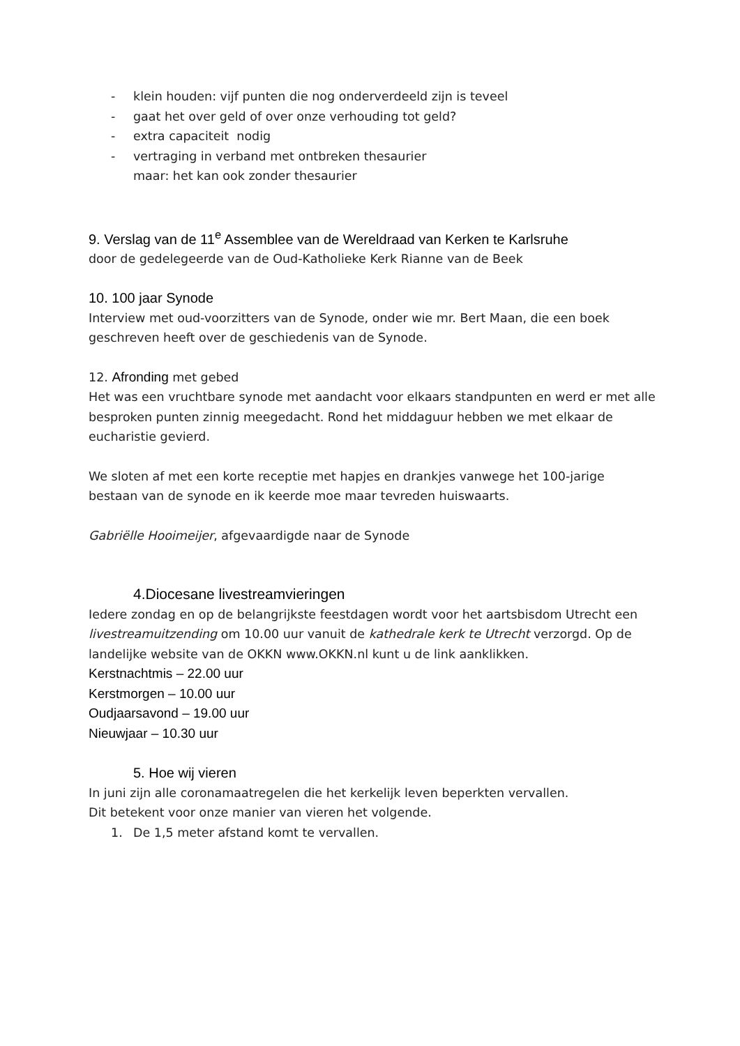- klein houden: vijf punten die nog onderverdeeld zijn is teveel
- gaat het over geld of over onze verhouding tot geld?
- extra capaciteit nodig
- vertraging in verband met ontbreken thesaurier
maar: het kan ook zonder thesaurier
9. Verslag van de 11<sup>e</sup> Assemblee van de Wereldraad van Kerken te Karlsruhe
door de gedelegeerde van de Oud-Katholieke Kerk Rianne van de Beek
10. 100 jaar Synode
Interview met oud-voorzitters van de Synode, onder wie mr. Bert Maan, die een boek geschreven heeft over de geschiedenis van de Synode.
12. Afronding met gebed
Het was een vruchtbare synode met aandacht voor elkaars standpunten en werd er met alle besproken punten zinnig meegedacht. Rond het middaguur hebben we met elkaar de eucharistie gevierd.
We sloten af met een korte receptie met hapjes en drankjes vanwege het 100-jarige bestaan van de synode en ik keerde moe maar tevreden huiswaarts.
Gabriëlle Hooimeijer, afgevaardigde naar de Synode
4.Diocesane livestreamvieringen
Iedere zondag en op de belangrijkste feestdagen wordt voor het aartsbisdom Utrecht een livestreamuitzending om 10.00 uur vanuit de kathedrale kerk te Utrecht verzorgd. Op de landelijke website van de OKKN www.OKKN.nl kunt u de link aanklikken.
Kerstnachtmis – 22.00 uur
Kerstmorgen – 10.00 uur
Oudjaarsavond – 19.00 uur
Nieuwjaar – 10.30 uur
5. Hoe wij vieren
In juni zijn alle coronamaatregelen die het kerkelijk leven beperkten vervallen.
Dit betekent voor onze manier van vieren het volgende.
1. De 1,5 meter afstand komt te vervallen.